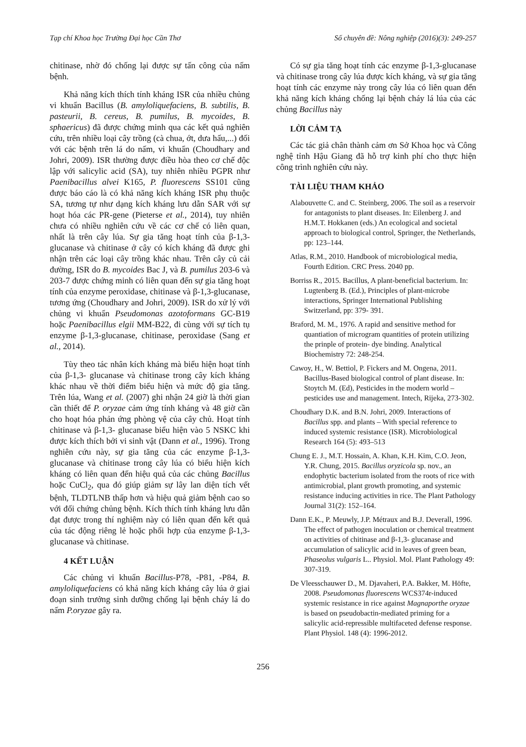Tạp chí Khoa học Trường Đại học Cần Thơ Số chuyên đề: Nông nghiệp (2016)(3): 249-257
chitinase, nhờ đó chống lại được sự tấn công của nấm bệnh.
Khả năng kích thích tính kháng ISR của nhiều chủng vi khuẩn Bacillus (B. amyloliquefaciens, B. subtilis, B. pasteurii, B. cereus, B. pumilus, B. mycoides, B. sphaericus) đã được chứng minh qua các kết quả nghiên cứu, trên nhiều loại cây trồng (cà chua, ớt, dưa hấu,...) đối với các bệnh trên lá do nấm, vi khuẩn (Choudhary and Johri, 2009). ISR thường được điều hòa theo cơ chế độc lập với salicylic acid (SA), tuy nhiên nhiều PGPR như Paenibacillus alvei K165, P. fluorescens SS101 cũng được báo cáo là có khả năng kích kháng ISR phụ thuộc SA, tương tự như dạng kích kháng lưu dẫn SAR với sự hoạt hóa các PR-gene (Pieterse et al., 2014), tuy nhiên chưa có nhiều nghiên cứu về các cơ chế có liên quan, nhất là trên cây lúa. Sự gia tăng hoạt tính của β-1,3- glucanase và chitinase ở cây có kích kháng đã được ghi nhận trên các loại cây trồng khác nhau. Trên cây củ cải đường, ISR do B. mycoides Bac J, và B. pumilus 203-6 và 203-7 được chứng minh có liên quan đến sự gia tăng hoạt tính của enzyme peroxidase, chitinase và β-1,3-glucanase, tương ứng (Choudhary and Johri, 2009). ISR do xử lý với chủng vi khuẩn Pseudomonas azotoformans GC-B19 hoặc Paenibacillus elgii MM-B22, đi cùng với sự tích tụ enzyme β-1,3-glucanase, chitinase, peroxidase (Sang et al., 2014).
Tùy theo tác nhân kích kháng mà biểu hiện hoạt tính của β-1,3- glucanase và chitinase trong cây kích kháng khác nhau về thời điểm biểu hiện và mức độ gia tăng. Trên lúa, Wang et al. (2007) ghi nhận 24 giờ là thời gian cần thiết để P. oryzae cảm ứng tính kháng và 48 giờ cần cho hoạt hóa phản ứng phòng vệ của cây chủ. Hoạt tính chitinase và β-1,3- glucanase biểu hiện vào 5 NSKC khi được kích thích bởi vi sinh vật (Dann et al., 1996). Trong nghiên cứu này, sự gia tăng của các enzyme β-1,3- glucanase và chitinase trong cây lúa có biểu hiện kích kháng có liên quan đến hiệu quả của các chủng Bacillus hoặc CuCl<sub>2</sub>, qua đó giúp giảm sự lây lan diện tích vết bệnh, TLDTLNB thấp hơn và hiệu quả giảm bệnh cao so với đối chứng chủng bệnh. Kích thích tính kháng lưu dẫn đạt được trong thí nghiệm này có liên quan đến kết quả của tác động riêng lẻ hoặc phối hợp của enzyme β-1,3-glucanase và chitinase.
4 KẾT LUẬN
Các chủng vi khuẩn Bacillus-P78, -P81, -P84, B. amyloliquefaciens có khả năng kích kháng cây lúa ở giai đoạn sinh trưởng sinh dưỡng chống lại bệnh cháy lá do nấm P.oryzae gây ra.
Có sự gia tăng hoạt tính các enzyme β-1,3-glucanase và chitinase trong cây lúa được kích kháng, và sự gia tăng hoạt tính các enzyme này trong cây lúa có liên quan đến khả năng kích kháng chống lại bệnh cháy lá lúa của các chủng Bacillus này
LỜI CẢM TẠ
Các tác giả chân thành cảm ơn Sở Khoa học và Công nghệ tỉnh Hậu Giang đã hỗ trợ kinh phí cho thực hiện công trình nghiên cứu này.
TÀI LIỆU THAM KHẢO
Alabouvette C. and C. Steinberg, 2006. The soil as a reservoir for antagonists to plant diseases. In: Eilenberg J. and H.M.T. Hokkanen (eds.) An ecological and societal approach to biological control, Springer, the Netherlands, pp: 123–144.
Atlas, R.M., 2010. Handbook of microbiological media, Fourth Edition. CRC Press. 2040 pp.
Borriss R., 2015. Bacillus, A plant-beneficial bacterium. In: Lugtenberg B. (Ed.), Principles of plant-microbe interactions, Springer International Publishing Switzerland, pp: 379- 391.
Braford, M. M., 1976. A rapid and sensitive method for quantiation of microgram quantities of protein utilizing the prinple of protein- dye binding. Analytical Biochemistry 72: 248-254.
Cawoy, H., W. Bettiol, P. Fickers and M. Ongena, 2011. Bacillus-Based biological control of plant disease. In: Stoytch M. (Ed), Pesticides in the modern world – pesticides use and management. Intech, Rijeka, 273-302.
Choudhary D.K. and B.N. Johri, 2009. Interactions of Bacillus spp. and plants – With special reference to induced systemic resistance (ISR). Microbiological Research 164 (5): 493–513
Chung E. J., M.T. Hossain, A. Khan, K.H. Kim, C.O. Jeon, Y.R. Chung, 2015. Bacillus oryzicola sp. nov., an endophytic bacterium isolated from the roots of rice with antimicrobial, plant growth promoting, and systemic resistance inducing activities in rice. The Plant Pathology Journal 31(2): 152–164.
Dann E.K., P. Meuwly, J.P. Métraux and B.J. Deverall, 1996. The effect of pathogen inoculation or chemical treatment on activities of chitinase and β-1,3- glucanase and accumulation of salicylic acid in leaves of green bean, Phaseolus vulgaris L.. Physiol. Mol. Plant Pathology 49: 307-319.
De Vleesschauwer D., M. Djavaheri, P.A. Bakker, M. Höfte, 2008. Pseudomonas fluorescens WCS374r-induced systemic resistance in rice against Magnaporthe oryzae is based on pseudobactin-mediated priming for a salicylic acid-repressible multifaceted defense response. Plant Physiol. 148 (4): 1996-2012.
256